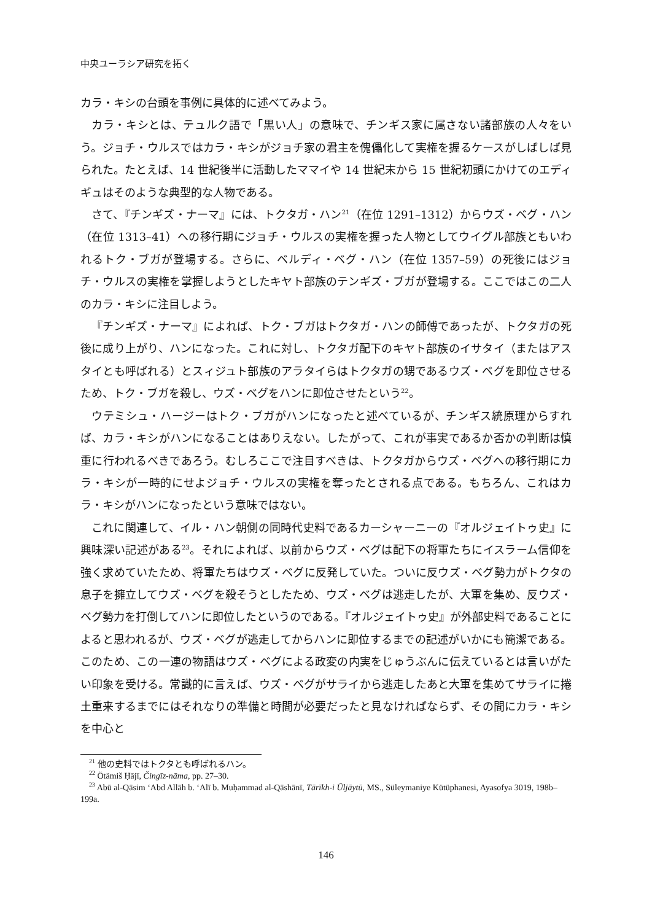中央ユーラシア研究を拓く
カラ・キシの台頭を事例に具体的に述べてみよう。
カラ・キシとは、テュルク語で「黒い人」の意味で、チンギス家に属さない諸部族の人々をいう。ジョチ・ウルスではカラ・キシがジョチ家の君主を傀儡化して実権を握るケースがしばしば見られた。たとえば、14 世紀後半に活動したママイや 14 世紀末から 15 世紀初頭にかけてのエディギュはそのような典型的な人物である。
さて、『チンギズ・ナーマ』には、トクタガ・ハン<sup>21</sup>（在位 1291–1312）からウズ・ベグ・ハン（在位 1313–41）への移行期にジョチ・ウルスの実権を握った人物としてウイグル部族ともいわれるトク・ブガが登場する。さらに、ベルディ・ベグ・ハン（在位 1357–59）の死後にはジョチ・ウルスの実権を掌握しようとしたキヤト部族のテンギズ・ブガが登場する。ここではこの二人のカラ・キシに注目しよう。
『チンギズ・ナーマ』によれば、トク・ブガはトクタガ・ハンの師傅であったが、トクタガの死後に成り上がり、ハンになった。これに対し、トクタガ配下のキヤト部族のイサタイ（またはアスタイとも呼ばれる）とスィジュト部族のアラタイらはトクタガの甥であるウズ・ベグを即位させるため、トク・ブガを殺し、ウズ・ベグをハンに即位させたという<sup>22</sup>。
ウテミシュ・ハージーはトク・ブガがハンになったと述べているが、チンギス統原理からすれば、カラ・キシがハンになることはありえない。したがって、これが事実であるか否かの判断は慎重に行われるべきであろう。むしろここで注目すべきは、トクタガからウズ・ベグへの移行期にカラ・キシが一時的にせよジョチ・ウルスの実権を奪ったとされる点である。もちろん、これはカラ・キシがハンになったという意味ではない。
これに関連して、イル・ハン朝側の同時代史料であるカーシャーニーの『オルジェイトゥ史』に興味深い記述がある<sup>23</sup>。それによれば、以前からウズ・ベグは配下の将軍たちにイスラーム信仰を強く求めていたため、将軍たちはウズ・ベグに反発していた。ついに反ウズ・ベグ勢力がトクタの息子を擁立してウズ・ベグを殺そうとしたため、ウズ・ベグは逃走したが、大軍を集め、反ウズ・ベグ勢力を打倒してハンに即位したというのである。『オルジェイトゥ史』が外部史料であることによると思われるが、ウズ・ベグが逃走してからハンに即位するまでの記述がいかにも簡潔である。このため、この一連の物語はウズ・ベグによる政変の内実をじゅうぶんに伝えているとは言いがたい印象を受ける。常識的に言えば、ウズ・ベグがサライから逃走したあと大軍を集めてサライに捲土重来するまでにはそれなりの準備と時間が必要だったと見なければならず、その間にカラ・キシを中心と
<sup>21</sup> 他の史料ではトクタとも呼ばれるハン。
<sup>22</sup> Ötämiš Ḥājī, Čingīz-nāma, pp. 27–30.
<sup>23</sup> Abū al-Qāsim ‘Abd Allāh b. ‘Alī b. Muḥammad al-Qāshānī, Tārīkh-i Ūljāytū, MS., Süleymaniye Kütüphanesi, Ayasofya 3019, 198b–199a.
146